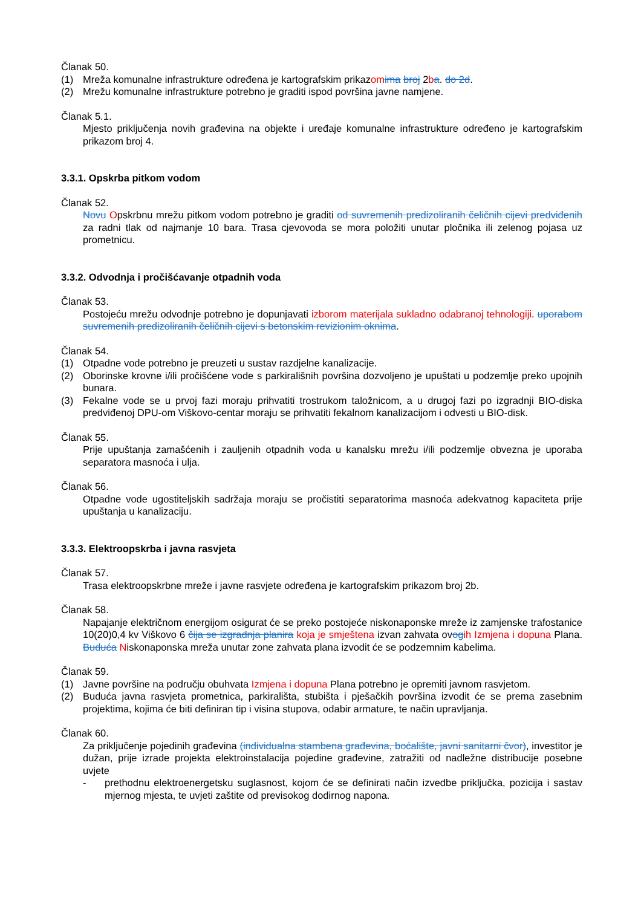Članak 50.
(1) Mreža komunalne infrastrukture određena je kartografskim prikazom ima broj 2ba. do 2d.
(2) Mrežu komunalne infrastrukture potrebno je graditi ispod površina javne namjene.
Članak 5.1.
Mjesto priključenja novih građevina na objekte i uređaje komunalne infrastrukture određeno je kartografskim prikazom broj 4.
3.3.1. Opskrba pitkom vodom
Članak 52.
Novu Opskrbnu mrežu pitkom vodom potrebno je graditi od suvremenih predizoliranih čeličnih cijevi predviđenih za radni tlak od najmanje 10 bara. Trasa cjevovoda se mora položiti unutar pločnika ili zelenog pojasa uz prometnicu.
3.3.2. Odvodnja i pročišćavanje otpadnih voda
Članak 53.
Postojeću mrežu odvodnje potrebno je dopunjavati izborom materijala sukladno odabranoj tehnologiji. uporabom suvremenih predizoliranih čeličnih cijevi s betonskim revizionim oknima.
Članak 54.
(1) Otpadne vode potrebno je preuzeti u sustav razdjelne kanalizacije.
(2) Oborinske krovne i/ili pročišćene vode s parkirališnih površina dozvoljeno je upuštati u podzemlje preko upojnih bunara.
(3) Fekalne vode se u prvoj fazi moraju prihvatiti trostrukom taložnicom, a u drugoj fazi po izgradnji BIO-diska predviđenoj DPU-om Viškovo-centar moraju se prihvatiti fekalnom kanalizacijom i odvesti u BIO-disk.
Članak 55.
Prije upuštanja zamašćenih i zauljenih otpadnih voda u kanalsku mrežu i/ili podzemlje obvezna je uporaba separatora masnoća i ulja.
Članak 56.
Otpadne vode ugostiteljskih sadržaja moraju se pročistiti separatorima masnoća adekvatnog kapaciteta prije upuštanja u kanalizaciju.
3.3.3. Elektroopskrba i javna rasvjeta
Članak 57.
Trasa elektroopskrbne mreže i javne rasvjete određena je kartografskim prikazom broj 2b.
Članak 58.
Napajanje električnom energijom osigurat će se preko postojeće niskonaponske mreže iz zamjenske trafostanice 10(20)0,4 kv Viškovo 6 čija se izgradnja planira koja je smještena izvan zahvata ovog ih Izmjena i dopuna Plana. Buduća Niskonaponska mreža unutar zone zahvata plana izvodit će se podzemnim kabelima.
Članak 59.
(1) Javne površine na području obuhvata Izmjena i dopuna Plana potrebno je opremiti javnom rasvjetom.
(2) Buduća javna rasvjeta prometnica, parkirališta, stubišta i pješačkih površina izvodit će se prema zasebnim projektima, kojima će biti definiran tip i visina stupova, odabir armature, te način upravljanja.
Članak 60.
Za priključenje pojedinih građevina (individualna stambena građevina, boćalište, javni sanitarni čvor), investitor je dužan, prije izrade projekta elektroinstalacija pojedine građevine, zatražiti od nadležne distribucije posebne uvjete
- prethodnu elektroenergetsku suglasnost, kojom će se definirati način izvedbe priključka, pozicija i sastav mjernog mjesta, te uvjeti zaštite od previsokog dodirnog napona.